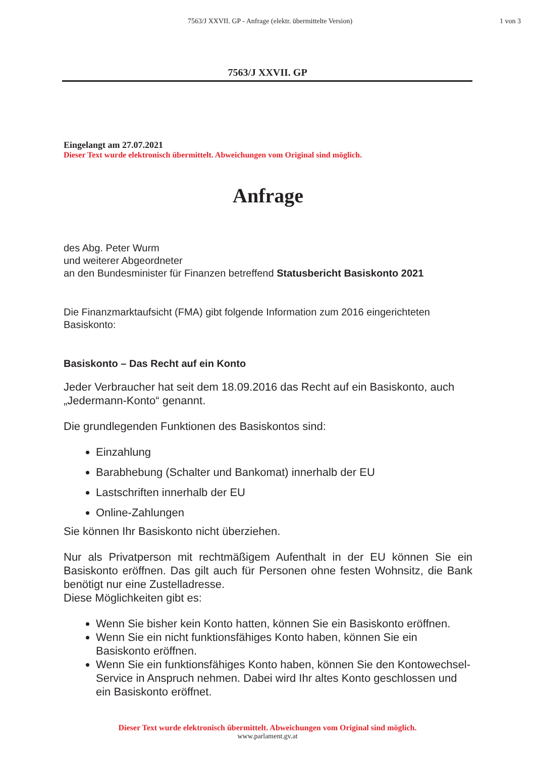7563/J XXVII. GP - Anfrage (elektr. übermittelte Version)
1 von 3
7563/J XXVII. GP
Eingelangt am 27.07.2021
Dieser Text wurde elektronisch übermittelt. Abweichungen vom Original sind möglich.
Anfrage
des Abg. Peter Wurm
und weiterer Abgeordneter
an den Bundesminister für Finanzen betreffend Statusbericht Basiskonto 2021
Die Finanzmarktaufsicht (FMA) gibt folgende Information zum 2016 eingerichteten Basiskonto:
Basiskonto – Das Recht auf ein Konto
Jeder Verbraucher hat seit dem 18.09.2016 das Recht auf ein Basiskonto, auch „Jedermann-Konto“ genannt.
Die grundlegenden Funktionen des Basiskontos sind:
Einzahlung
Barabhebung (Schalter und Bankomat) innerhalb der EU
Lastschriften innerhalb der EU
Online-Zahlungen
Sie können Ihr Basiskonto nicht überziehen.
Nur als Privatperson mit rechtmäßigem Aufenthalt in der EU können Sie ein Basiskonto eröffnen. Das gilt auch für Personen ohne festen Wohnsitz, die Bank benötigt nur eine Zustelladresse.
Diese Möglichkeiten gibt es:
Wenn Sie bisher kein Konto hatten, können Sie ein Basiskonto eröffnen.
Wenn Sie ein nicht funktionsfähiges Konto haben, können Sie ein Basiskonto eröffnen.
Wenn Sie ein funktionsfähiges Konto haben, können Sie den Kontowechsel-Service in Anspruch nehmen. Dabei wird Ihr altes Konto geschlossen und ein Basiskonto eröffnet.
Dieser Text wurde elektronisch übermittelt. Abweichungen vom Original sind möglich.
www.parlament.gv.at